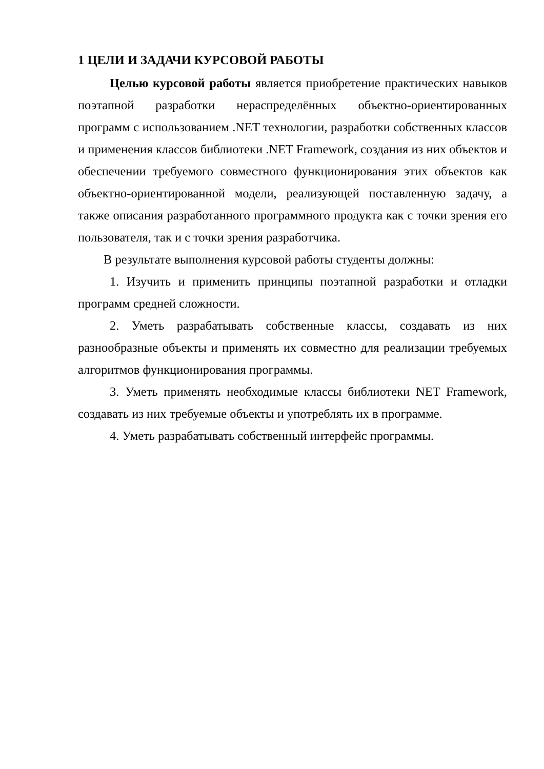1 ЦЕЛИ И ЗАДАЧИ КУРСОВОЙ РАБОТЫ
Целью курсовой работы является приобретение практических навыков поэтапной разработки нераспределённых объектно-ориентированных программ с использованием .NET технологии, разработки собственных классов и применения классов библиотеки .NET Framework, создания из них объектов и обеспечении требуемого совместного функционирования этих объектов как объектно-ориентированной модели, реализующей поставленную задачу, а также описания разработанного программного продукта как с точки зрения его пользователя, так и с точки зрения разработчика.
В результате выполнения курсовой работы студенты должны:
1. Изучить и применить принципы поэтапной разработки и отладки программ средней сложности.
2. Уметь разрабатывать собственные классы, создавать из них разнообразные объекты и применять их совместно для реализации требуемых алгоритмов функционирования программы.
3. Уметь применять необходимые классы библиотеки NET Framework, создавать из них требуемые объекты и употреблять их в программе.
4. Уметь разрабатывать собственный интерфейс программы.